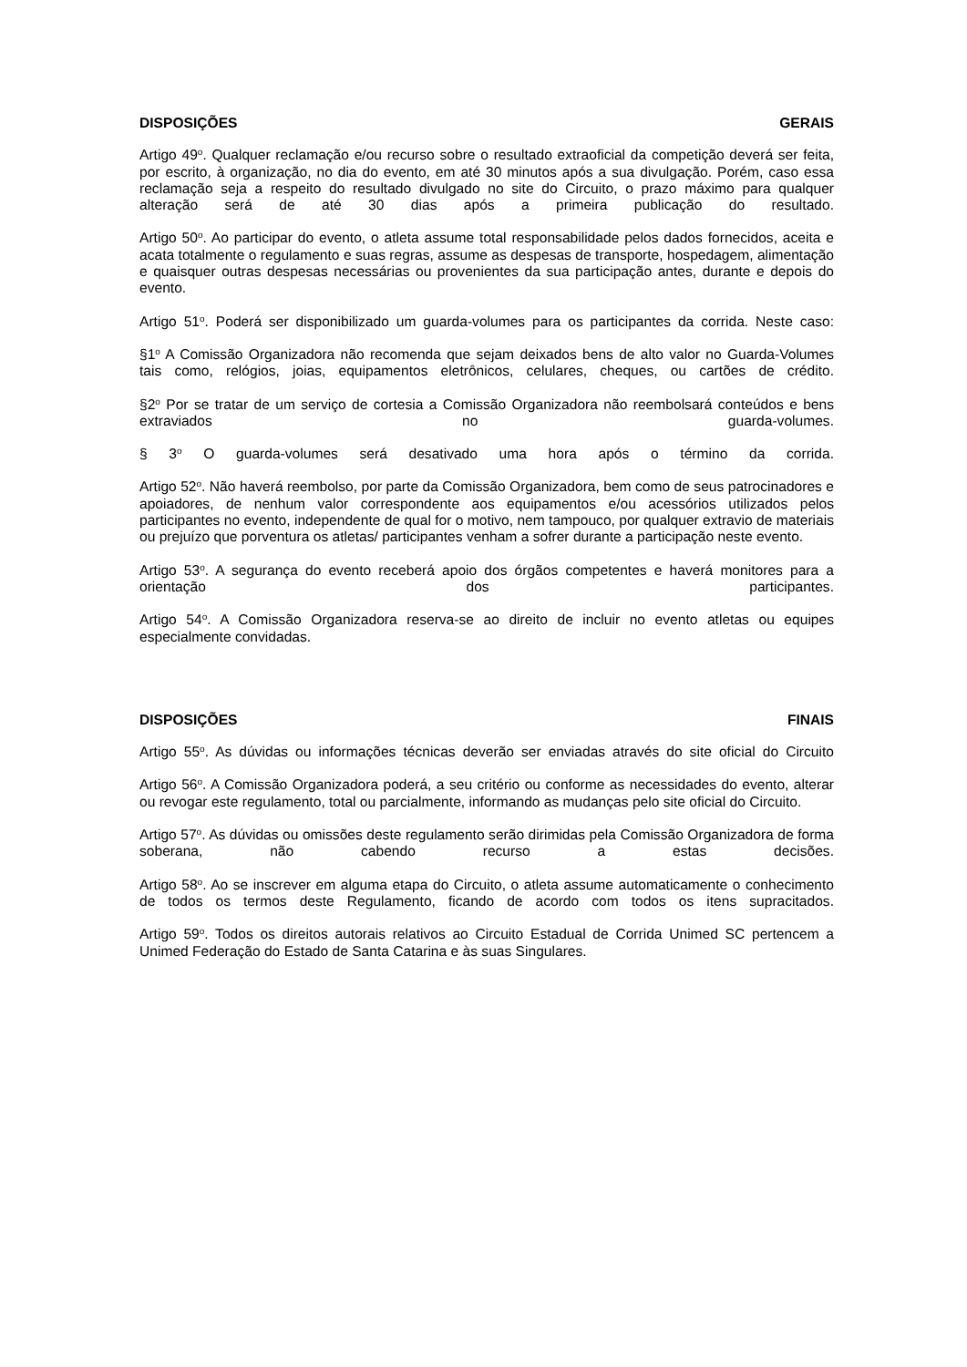DISPOSIÇÕES GERAIS
Artigo 49<sup>o</sup>. Qualquer reclamação e/ou recurso sobre o resultado extraoficial da competição deverá ser feita, por escrito, à organização, no dia do evento, em até 30 minutos após a sua divulgação. Porém, caso essa reclamação seja a respeito do resultado divulgado no site do Circuito, o prazo máximo para qualquer alteração será de até 30 dias após a primeira publicação do resultado.
Artigo 50<sup>o</sup>. Ao participar do evento, o atleta assume total responsabilidade pelos dados fornecidos, aceita e acata totalmente o regulamento e suas regras, assume as despesas de transporte, hospedagem, alimentação e quaisquer outras despesas necessárias ou provenientes da sua participação antes, durante e depois do evento.
Artigo 51<sup>o</sup>. Poderá ser disponibilizado um guarda-volumes para os participantes da corrida. Neste caso:
§1<sup>o</sup> A Comissão Organizadora não recomenda que sejam deixados bens de alto valor no Guarda-Volumes tais como, relógios, joias, equipamentos eletrônicos, celulares, cheques, ou cartões de crédito.
§2<sup>o</sup> Por se tratar de um serviço de cortesia a Comissão Organizadora não reembolsará conteúdos e bens extraviados no guarda-volumes.
§ 3<sup>o</sup> O guarda-volumes será desativado uma hora após o término da corrida.
Artigo 52<sup>o</sup>. Não haverá reembolso, por parte da Comissão Organizadora, bem como de seus patrocinadores e apoiadores, de nenhum valor correspondente aos equipamentos e/ou acessórios utilizados pelos participantes no evento, independente de qual for o motivo, nem tampouco, por qualquer extravio de materiais ou prejuízo que porventura os atletas/ participantes venham a sofrer durante a participação neste evento.
Artigo 53<sup>o</sup>. A segurança do evento receberá apoio dos órgãos competentes e haverá monitores para a orientação dos participantes.
Artigo 54<sup>o</sup>. A Comissão Organizadora reserva-se ao direito de incluir no evento atletas ou equipes especialmente convidadas.
DISPOSIÇÕES FINAIS
Artigo 55<sup>o</sup>. As dúvidas ou informações técnicas deverão ser enviadas através do site oficial do Circuito
Artigo 56<sup>o</sup>. A Comissão Organizadora poderá, a seu critério ou conforme as necessidades do evento, alterar ou revogar este regulamento, total ou parcialmente, informando as mudanças pelo site oficial do Circuito.
Artigo 57<sup>o</sup>. As dúvidas ou omissões deste regulamento serão dirimidas pela Comissão Organizadora de forma soberana, não cabendo recurso a estas decisões.
Artigo 58<sup>o</sup>. Ao se inscrever em alguma etapa do Circuito, o atleta assume automaticamente o conhecimento de todos os termos deste Regulamento, ficando de acordo com todos os itens supracitados.
Artigo 59<sup>o</sup>. Todos os direitos autorais relativos ao Circuito Estadual de Corrida Unimed SC pertencem a Unimed Federação do Estado de Santa Catarina e às suas Singulares.